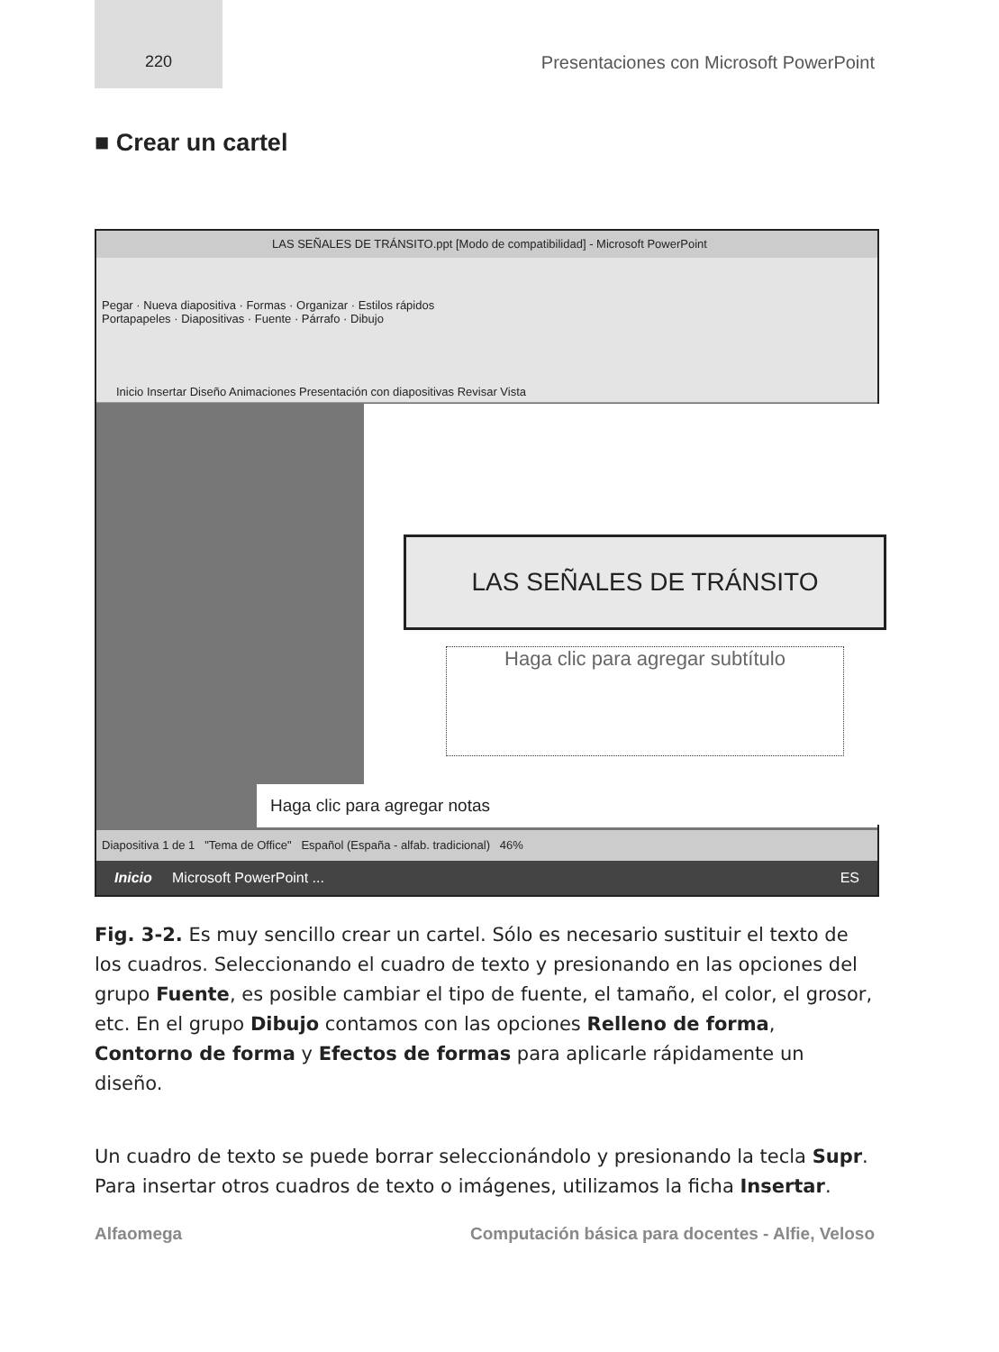220 Presentaciones con Microsoft PowerPoint
■ Crear un cartel
LAS SEÑALES DE TRÁNSITO.ppt [Modo de compatibilidad] - Microsoft PowerPoint
Inicio Insertar Diseño Animaciones Presentación con diapositivas Revisar Vista
Pegar · Nueva diapositiva · Formas · Organizar · Estilos rápidos
Portapapeles · Diapositivas · Fuente · Párrafo · Dibujo
LAS SEÑALES DE TRÁNSITO
Haga clic para agregar subtítulo
Haga clic para agregar notas
Diapositiva 1 de 1 "Tema de Office" Español (España - alfab. tradicional) 46%
Inicio Microsoft PowerPoint ... ES
Fig. 3-2. Es muy sencillo crear un cartel. Sólo es necesario sustituir el texto de los cuadros. Seleccionando el cuadro de texto y presionando en las opciones del grupo Fuente, es posible cambiar el tipo de fuente, el tamaño, el color, el grosor, etc. En el grupo Dibujo contamos con las opciones Relleno de forma, Contorno de forma y Efectos de formas para aplicarle rápidamente un diseño.
Un cuadro de texto se puede borrar seleccionándolo y presionando la tecla Supr. Para insertar otros cuadros de texto o imágenes, utilizamos la ficha Insertar.
Alfaomega Computación básica para docentes - Alfie, Veloso